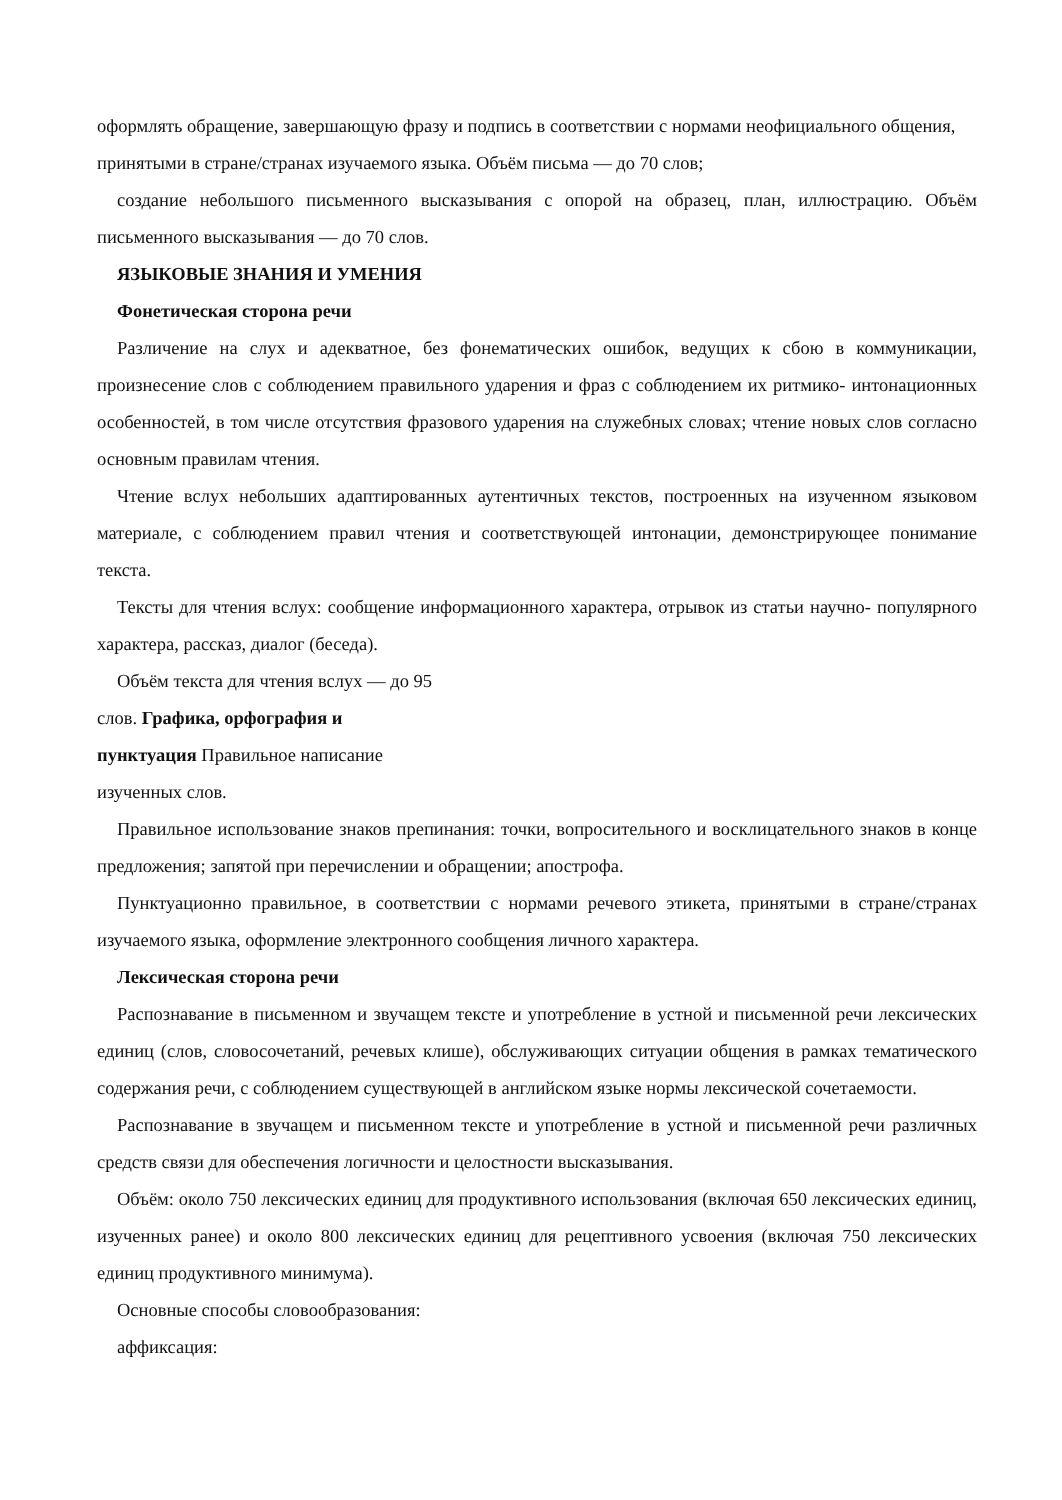оформлять обращение, завершающую фразу и подпись в соответствии с нормами неофициального общения, принятыми в стране/странах изучаемого языка. Объём письма — до 70 слов;
создание небольшого письменного высказывания с опорой на образец, план, иллюстрацию. Объём письменного высказывания — до 70 слов.
ЯЗЫКОВЫЕ ЗНАНИЯ И УМЕНИЯ
Фонетическая сторона речи
Различение на слух и адекватное, без фонематических ошибок, ведущих к сбою в коммуникации, произнесение слов с соблюдением правильного ударения и фраз с соблюдением их ритмико- интонационных особенностей, в том числе отсутствия фразового ударения на служебных словах; чтение новых слов согласно основным правилам чтения.
Чтение вслух небольших адаптированных аутентичных текстов, построенных на изученном языковом материале, с соблюдением правил чтения и соответствующей интонации, демонстрирующее понимание текста.
Тексты для чтения вслух: сообщение информационного характера, отрывок из статьи научно- популярного характера, рассказ, диалог (беседа).
Объём текста для чтения вслух — до 95
слов. Графика, орфография и
пунктуация Правильное написание
изученных слов.
Правильное использование знаков препинания: точки, вопросительного и восклицательного знаков в конце предложения; запятой при перечислении и обращении; апострофа.
Пунктуационно правильное, в соответствии с нормами речевого этикета, принятыми в стране/странах изучаемого языка, оформление электронного сообщения личного характера.
Лексическая сторона речи
Распознавание в письменном и звучащем тексте и употребление в устной и письменной речи лексических единиц (слов, словосочетаний, речевых клише), обслуживающих ситуации общения в рамках тематического содержания речи, с соблюдением существующей в английском языке нормы лексической сочетаемости.
Распознавание в звучащем и письменном тексте и употребление в устной и письменной речи различных средств связи для обеспечения логичности и целостности высказывания.
Объём: около 750 лексических единиц для продуктивного использования (включая 650 лексических единиц, изученных ранее) и около 800 лексических единиц для рецептивного усвоения (включая 750 лексических единиц продуктивного минимума).
Основные способы словообразования:
аффиксация: